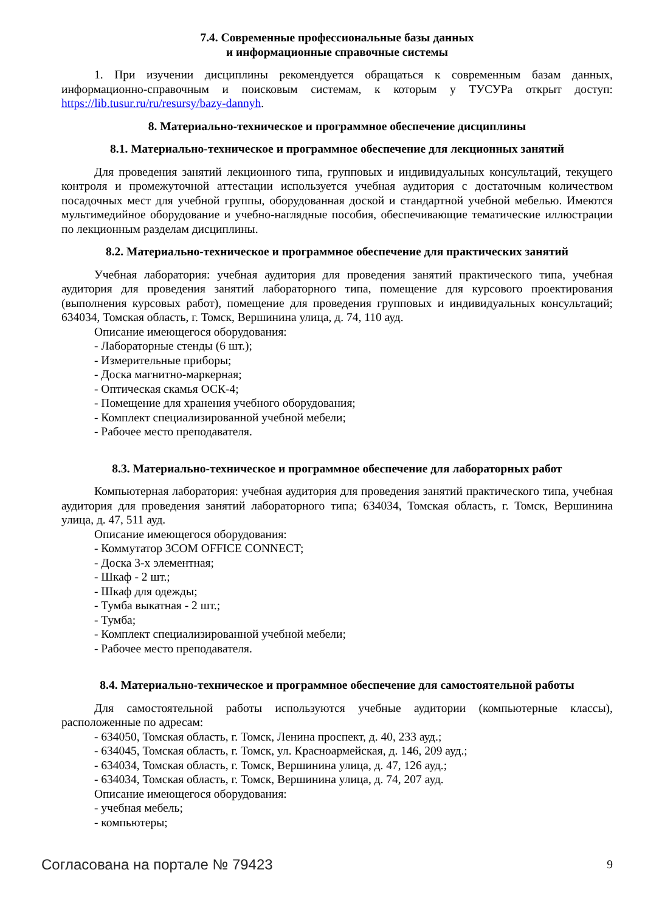7.4. Современные профессиональные базы данных
и информационные справочные системы
1. При изучении дисциплины рекомендуется обращаться к современным базам данных, информационно-справочным и поисковым системам, к которым у ТУСУРа открыт доступ: https://lib.tusur.ru/ru/resursy/bazy-dannyh.
8. Материально-техническое и программное обеспечение дисциплины
8.1. Материально-техническое и программное обеспечение для лекционных занятий
Для проведения занятий лекционного типа, групповых и индивидуальных консультаций, текущего контроля и промежуточной аттестации используется учебная аудитория с достаточным количеством посадочных мест для учебной группы, оборудованная доской и стандартной учебной мебелью. Имеются мультимедийное оборудование и учебно-наглядные пособия, обеспечивающие тематические иллюстрации по лекционным разделам дисциплины.
8.2. Материально-техническое и программное обеспечение для практических занятий
Учебная лаборатория: учебная аудитория для проведения занятий практического типа, учебная аудитория для проведения занятий лабораторного типа, помещение для курсового проектирования (выполнения курсовых работ), помещение для проведения групповых и индивидуальных консультаций; 634034, Томская область, г. Томск, Вершинина улица, д. 74, 110 ауд.
Описание имеющегося оборудования:
- Лабораторные стенды (6 шт.);
- Измерительные приборы;
- Доска магнитно-маркерная;
- Оптическая скамья ОСК-4;
- Помещение для хранения учебного оборудования;
- Комплект специализированной учебной мебели;
- Рабочее место преподавателя.
8.3. Материально-техническое и программное обеспечение для лабораторных работ
Компьютерная лаборатория: учебная аудитория для проведения занятий практического типа, учебная аудитория для проведения занятий лабораторного типа; 634034, Томская область, г. Томск, Вершинина улица, д. 47, 511 ауд.
Описание имеющегося оборудования:
- Коммутатор 3COM OFFICE CONNECT;
- Доска 3-х элементная;
- Шкаф - 2 шт.;
- Шкаф для одежды;
- Тумба выкатная - 2 шт.;
- Тумба;
- Комплект специализированной учебной мебели;
- Рабочее место преподавателя.
8.4. Материально-техническое и программное обеспечение для самостоятельной работы
Для самостоятельной работы используются учебные аудитории (компьютерные классы), расположенные по адресам:
- 634050, Томская область, г. Томск, Ленина проспект, д. 40, 233 ауд.;
- 634045, Томская область, г. Томск, ул. Красноармейская, д. 146, 209 ауд.;
- 634034, Томская область, г. Томск, Вершинина улица, д. 47, 126 ауд.;
- 634034, Томская область, г. Томск, Вершинина улица, д. 74, 207 ауд.
Описание имеющегося оборудования:
- учебная мебель;
- компьютеры;
Согласована на портале № 79423 9